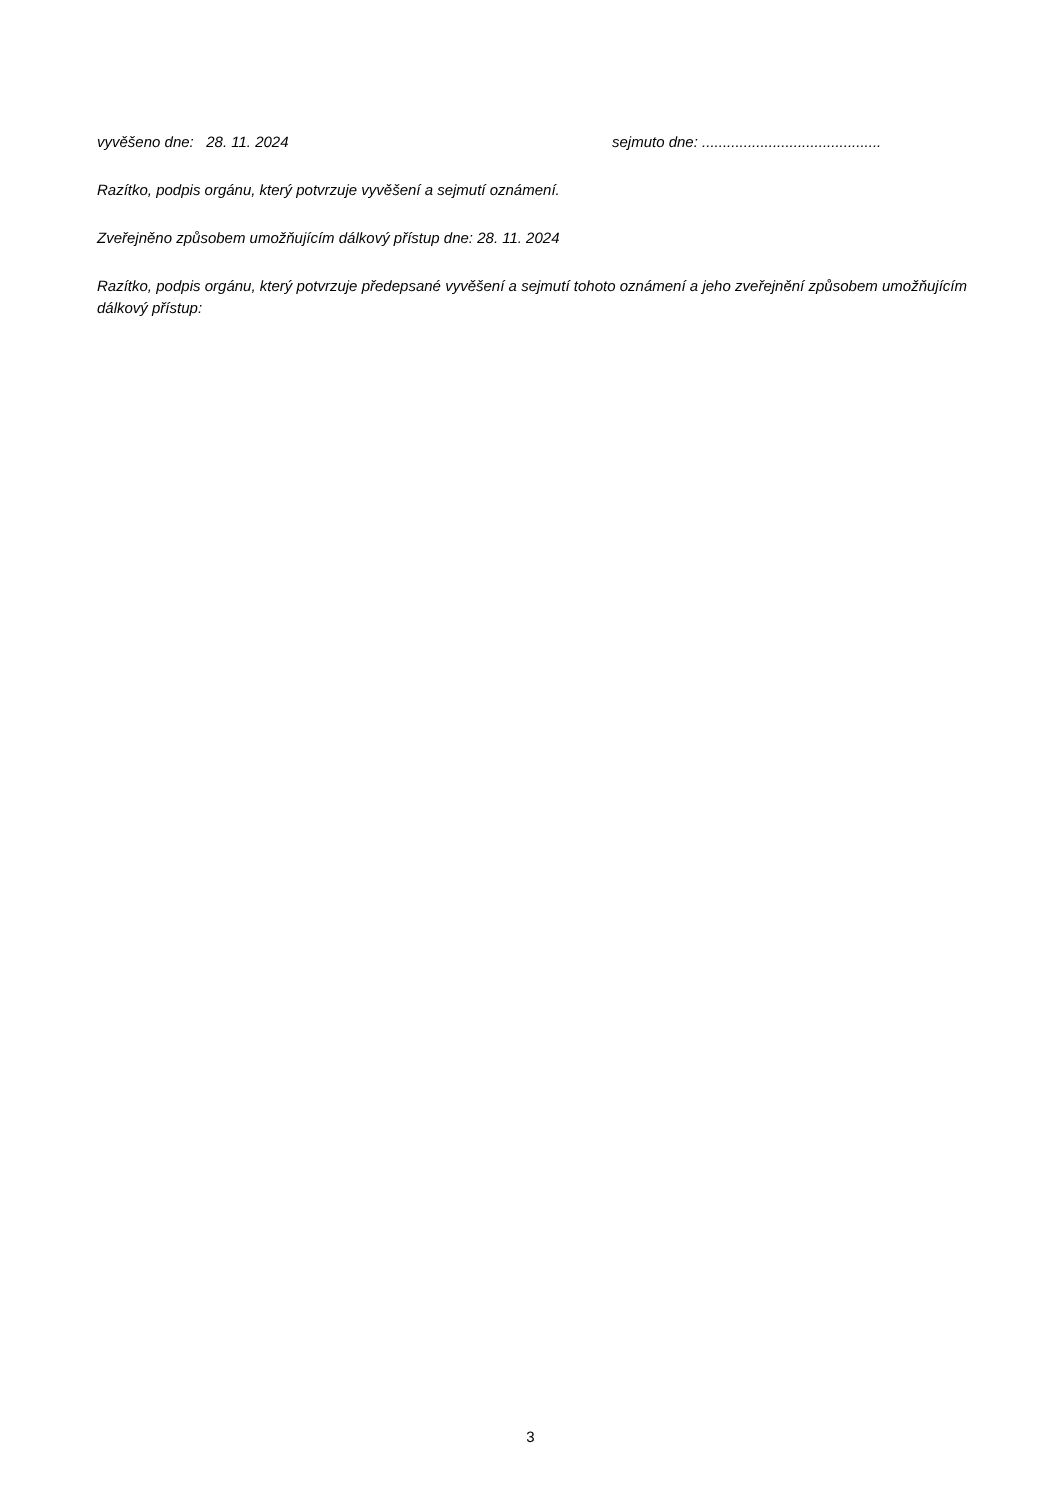vyvěšeno dne: 28. 11. 2024 sejmuto dne: ...........................................
Razítko, podpis orgánu, který potvrzuje vyvěšení a sejmutí oznámení.
Zveřejněno způsobem umožňujícím dálkový přístup dne: 28. 11. 2024
Razítko, podpis orgánu, který potvrzuje předepsané vyvěšení a sejmutí tohoto oznámení a jeho zveřejnění způsobem umožňujícím dálkový přístup:
3